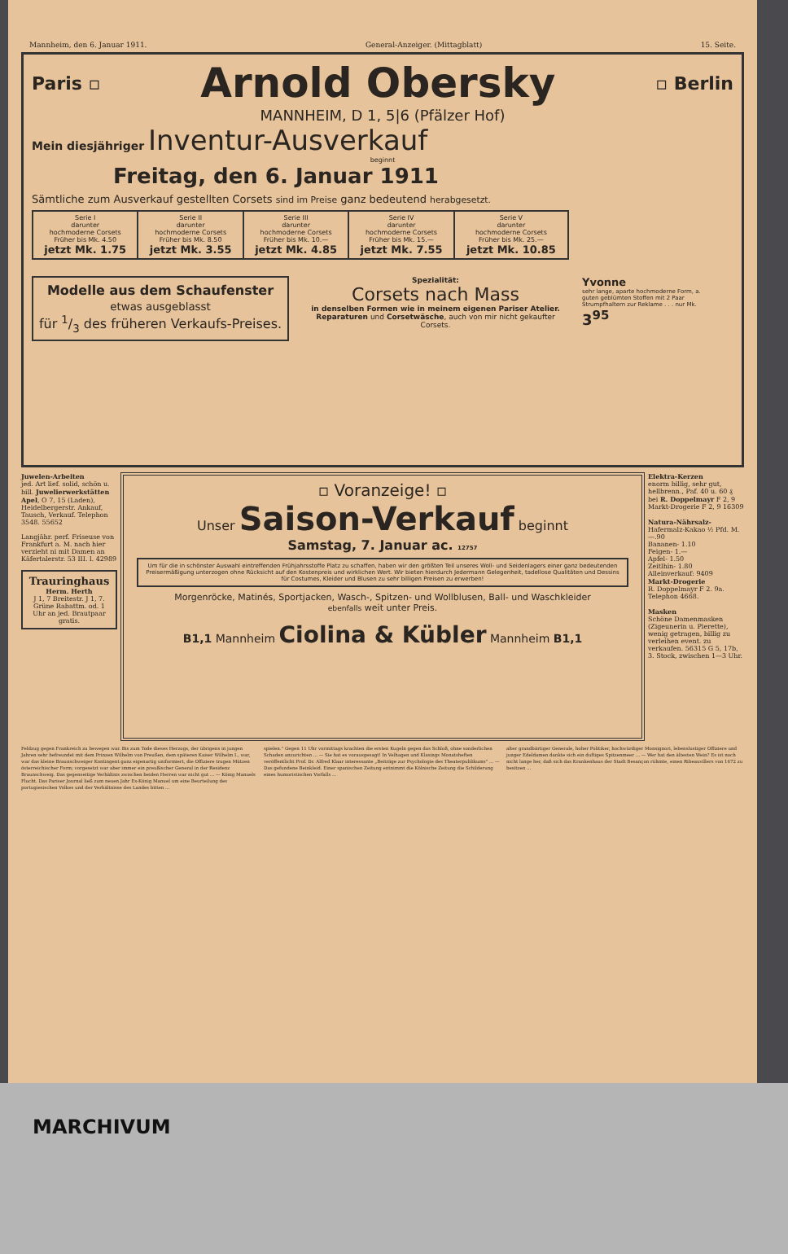Mannheim, den 6. Januar 1911. General-Anzeiger. (Mittagblatt) 15. Seite.
Paris ▫ Arnold Obersky ▫ Berlin
MANNHEIM, D 1, 5|6 (Pfälzer Hof)
Mein diesjähriger Inventur-Ausverkauf
beginnt
Freitag, den 6. Januar 1911
Sämtliche zum Ausverkauf gestellten Corsets sind im Preise ganz bedeutend herabgesetzt.
| Serie I darunter hochmoderne Corsets Früher bis Mk. 4.50 jetzt Mk. 1.75 | Serie II darunter hochmoderne Corsets Früher bis Mk. 8.50 jetzt Mk. 3.55 | Serie III darunter hochmoderne Corsets Früher bis Mk. 10.— jetzt Mk. 4.85 | Serie IV darunter hochmoderne Corsets Früher bis Mk. 15.— jetzt Mk. 7.55 | Serie V darunter hochmoderne Corsets Früher bis Mk. 25.— jetzt Mk. 10.85 |
Modelle aus dem Schaufenster
etwas ausgeblasst
für 1/3 des früheren Verkaufs-Preises.
Spezialität:
Corsets nach Mass
in denselben Formen wie in meinem eigenen Pariser Atelier.
Reparaturen und Corsetwäsche, auch von mir nicht gekaufter Corsets.
Yvonne
sehr lange, aparte hochmoderne Form, a. guten geblümten Stoffen mit 2 Paar Strumpfhaltern zur Reklame . . . nur Mk. 3<sup>95</sup>
Juwelen-Arbeiten
jed. Art lief. solid, schön u. bill. Juwelierwerkstätten Apel, O 7, 15 (Laden), Heidelbergerstr. Ankauf, Tausch, Verkauf. Telephon 3548. 55652
Langjähr. perf. Friseuse von Frankfurt a. M. nach hier verzieht ni mit Damen an Käfertalerstr. 53 III. l. 42989
Trauringhaus
Herm. Herth
J 1, 7 Breitestr. J 1, 7.
Grüne Rabattm. od. 1 Uhr an jed. Brautpaar gratis.
▫ Voranzeige! ▫
Unser Saison-Verkauf beginnt
Samstag, 7. Januar ac. 12757
Um für die in schönster Auswahl eintreffenden Frühjahrsstoffe Platz zu schaffen, haben wir den größten Teil unseres Woll- und Seidenlagers einer ganz bedeutenden Preisermäßigung unterzogen ohne Rücksicht auf den Kostenpreis und wirklichen Wert. Wir bieten hierdurch Jedermann Gelegenheit, tadellose Qualitäten und Dessins für Costumes, Kleider und Blusen zu sehr billigen Preisen zu erwerben!
Morgenröcke, Matinés, Sportjacken, Wasch-, Spitzen- und Wollblusen, Ball- und Waschkleider
ebenfalls weit unter Preis.
B1,1 Mannheim Ciolina & Kübler Mannheim B1,1
Elektra-Kerzen
enorm billig, sehr gut, hellbrenn., Paf. 40 u. 60 ₰ bei R. Doppelmayr F 2, 9 Markt-Drogerie F 2, 9 16309
Natura-Nährsalz-
Hafermalz-Kakao ½ Pfd. M. —.90
Bananen- 1.10
Feigen- 1.—
Apfel- 1.50
Zeitlhin- 1.80
Alleinverkauf: 9409
Markt-Drogerie
R. Doppelmayr F 2. 9a. Telephon 4668.
Masken
Schöne Damenmasken (Zigeunerin u. Pierette), wenig getragen, billig zu verleihen event. zu verkaufen. 56315 G 5, 17b, 3. Stock, zwischen 1—3 Uhr.
Feldzug gegen Frankreich zu bewegen war. Bis zum Tode dieses Herzogs, der übrigens in jungen Jahren sehr befreundet mit dem Prinzen Wilhelm von Preußen, dem späteren Kaiser Wilhelm I., war, war das kleine Braunschweiger Kontingent ganz eigenartig uniformiert, die Offiziere trugen Mützen österreichischer Form; vorgesetzt war aber immer ein preußischer General in der Residenz Braunschweig. Das gegenseitige Verhältnis zwischen beiden Herren war nicht gut ... — König Manuels Flucht. Das Pariser Journal ließ zum neuen Jahr Ex-König Manuel um eine Beurteilung des portugiesischen Volkes und der Verhältnisse des Landes bitten ...
spielen." Gegen 11 Uhr vormittags krachten die ersten Kugeln gegen das Schloß, ohne sonderlichen Schaden anzurichten ... — Sie hat es vorausgesagt! In Velhagen und Klasings Monatsheften veröffentlicht Prof. Dr. Alfred Klaar interessante „Beiträge zur Psychologie des Theaterpublikums" ... — Das gefundene Beinkleid. Einer spanischen Zeitung entnimmt die Kölnische Zeitung die Schilderung eines humoristischen Vorfalls ...
alter grandbärtiger Generale, hoher Politiker, hochwürdiger Monsignori, lebenslustiger Offiziere und junger Edeldamen dankte sich ein duftiges Spitzenmeer ... — Wer hat den ältesten Wein? Es ist noch nicht lange her, daß sich das Krankenhaus der Stadt Besançon rühmte, einen Ribeauvillers von 1672 zu besitzen ...
MARCHIVUM